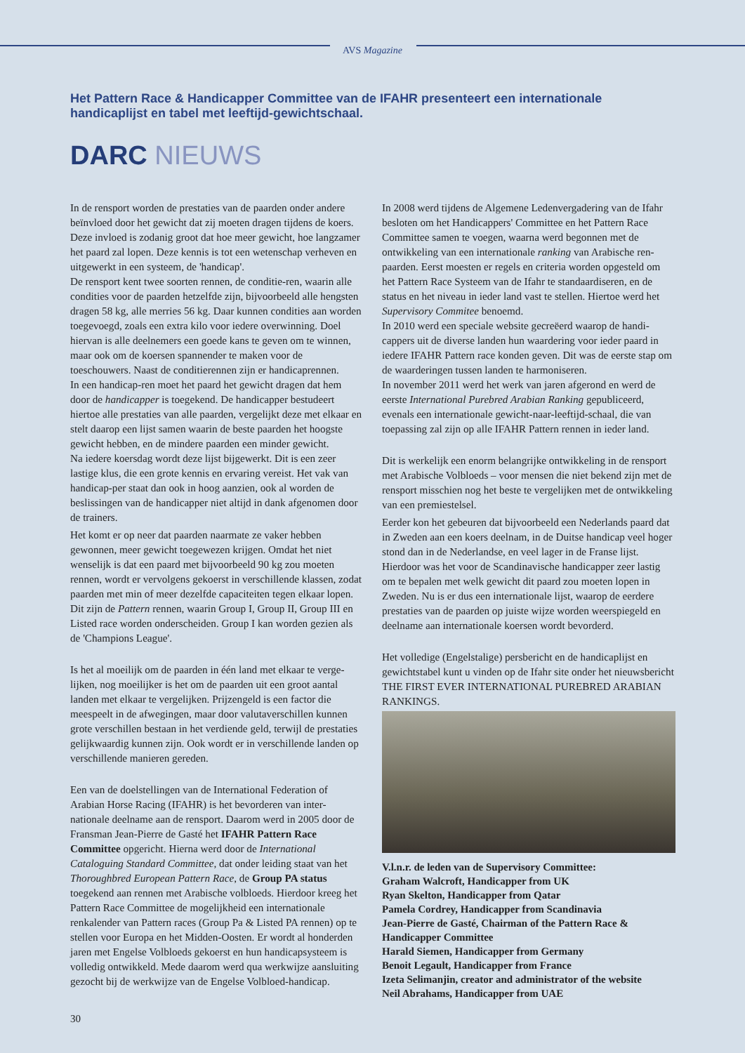AVS Magazine
Het Pattern Race & Handicapper Committee van de IFAHR presenteert een internationale handicaplijst en tabel met leeftijd-gewichtschaal.
DARC NIEUWS
In de rensport worden de prestaties van de paarden onder andere beïnvloed door het gewicht dat zij moeten dragen tijdens de koers. Deze invloed is zodanig groot dat hoe meer gewicht, hoe langzamer het paard zal lopen. Deze kennis is tot een wetenschap verheven en uitgewerkt in een systeem, de 'handicap'.
De rensport kent twee soorten rennen, de conditie-ren, waarin alle condities voor de paarden hetzelfde zijn, bijvoorbeeld alle hengsten dragen 58 kg, alle merries 56 kg. Daar kunnen condities aan worden toegevoegd, zoals een extra kilo voor iedere overwinning. Doel hiervan is alle deelnemers een goede kans te geven om te winnen, maar ook om de koersen spannender te maken voor de toeschouwers. Naast de conditierennen zijn er handicaprennen.
In een handicap-ren moet het paard het gewicht dragen dat hem door de handicapper is toegekend. De handicapper bestudeert hiertoe alle prestaties van alle paarden, vergelijkt deze met elkaar en stelt daarop een lijst samen waarin de beste paarden het hoogste gewicht hebben, en de mindere paarden een minder gewicht.
Na iedere koersdag wordt deze lijst bijgewerkt. Dit is een zeer lastige klus, die een grote kennis en ervaring vereist. Het vak van handicap-per staat dan ook in hoog aanzien, ook al worden de beslissingen van de handicapper niet altijd in dank afgenomen door de trainers.
Het komt er op neer dat paarden naarmate ze vaker hebben gewonnen, meer gewicht toegewezen krijgen. Omdat het niet wenselijk is dat een paard met bijvoorbeeld 90 kg zou moeten rennen, wordt er vervolgens gekoerst in verschillende klassen, zodat paarden met min of meer dezelfde capaciteiten tegen elkaar lopen. Dit zijn de Pattern rennen, waarin Group I, Group II, Group III en Listed race worden onderscheiden. Group I kan worden gezien als de 'Champions League'.
Is het al moeilijk om de paarden in één land met elkaar te verge-lijken, nog moeilijker is het om de paarden uit een groot aantal landen met elkaar te vergelijken. Prijzengeld is een factor die meespeelt in de afwegingen, maar door valutaverschillen kunnen grote verschillen bestaan in het verdiende geld, terwijl de prestaties gelijkwaardig kunnen zijn. Ook wordt er in verschillende landen op verschillende manieren gereden.
Een van de doelstellingen van de International Federation of Arabian Horse Racing (IFAHR) is het bevorderen van inter-nationale deelname aan de rensport. Daarom werd in 2005 door de Fransman Jean-Pierre de Gasté het IFAHR Pattern Race Committee opgericht. Hierna werd door de International Cataloguing Standard Committee, dat onder leiding staat van het Thoroughbred European Pattern Race, de Group PA status toegekend aan rennen met Arabische volbloeds. Hierdoor kreeg het Pattern Race Committee de mogelijkheid een internationale renkalender van Pattern races (Group Pa & Listed PA rennen) op te stellen voor Europa en het Midden-Oosten. Er wordt al honderden jaren met Engelse Volbloeds gekoerst en hun handicapsysteem is volledig ontwikkeld. Mede daarom werd qua werkwijze aansluiting gezocht bij de werkwijze van de Engelse Volbloed-handicap.
In 2008 werd tijdens de Algemene Ledenvergadering van de Ifahr besloten om het Handicappers' Committee en het Pattern Race Committee samen te voegen, waarna werd begonnen met de ontwikkeling van een internationale ranking van Arabische ren-paarden. Eerst moesten er regels en criteria worden opgesteld om het Pattern Race Systeem van de Ifahr te standaardiseren, en de status en het niveau in ieder land vast te stellen. Hiertoe werd het Supervisory Commitee benoemd.
In 2010 werd een speciale website gecreëerd waarop de handi-cappers uit de diverse landen hun waardering voor ieder paard in iedere IFAHR Pattern race konden geven. Dit was de eerste stap om de waarderingen tussen landen te harmoniseren.
In november 2011 werd het werk van jaren afgerond en werd de eerste International Purebred Arabian Ranking gepubliceerd, evenals een internationale gewicht-naar-leeftijd-schaal, die van toepassing zal zijn op alle IFAHR Pattern rennen in ieder land.
Dit is werkelijk een enorm belangrijke ontwikkeling in de rensport met Arabische Volbloeds – voor mensen die niet bekend zijn met de rensport misschien nog het beste te vergelijken met de ontwikkeling van een premiestelsel.
Eerder kon het gebeuren dat bijvoorbeeld een Nederlands paard dat in Zweden aan een koers deelnam, in de Duitse handicap veel hoger stond dan in de Nederlandse, en veel lager in de Franse lijst. Hierdoor was het voor de Scandinavische handicapper zeer lastig om te bepalen met welk gewicht dit paard zou moeten lopen in Zweden. Nu is er dus een internationale lijst, waarop de eerdere prestaties van de paarden op juiste wijze worden weerspiegeld en deelname aan internationale koersen wordt bevorderd.
Het volledige (Engelstalige) persbericht en de handicaplijst en gewichtstabel kunt u vinden op de Ifahr site onder het nieuwsbericht THE FIRST EVER INTERNATIONAL PUREBRED ARABIAN RANKINGS.
V.l.n.r. de leden van de Supervisory Committee:
Graham Walcroft, Handicapper from UK
Ryan Skelton, Handicapper from Qatar
Pamela Cordrey, Handicapper from Scandinavia
Jean-Pierre de Gasté, Chairman of the Pattern Race & Handicapper Committee
Harald Siemen, Handicapper from Germany
Benoit Legault, Handicapper from France
Izeta Selimanjin, creator and administrator of the website
Neil Abrahams, Handicapper from UAE
30